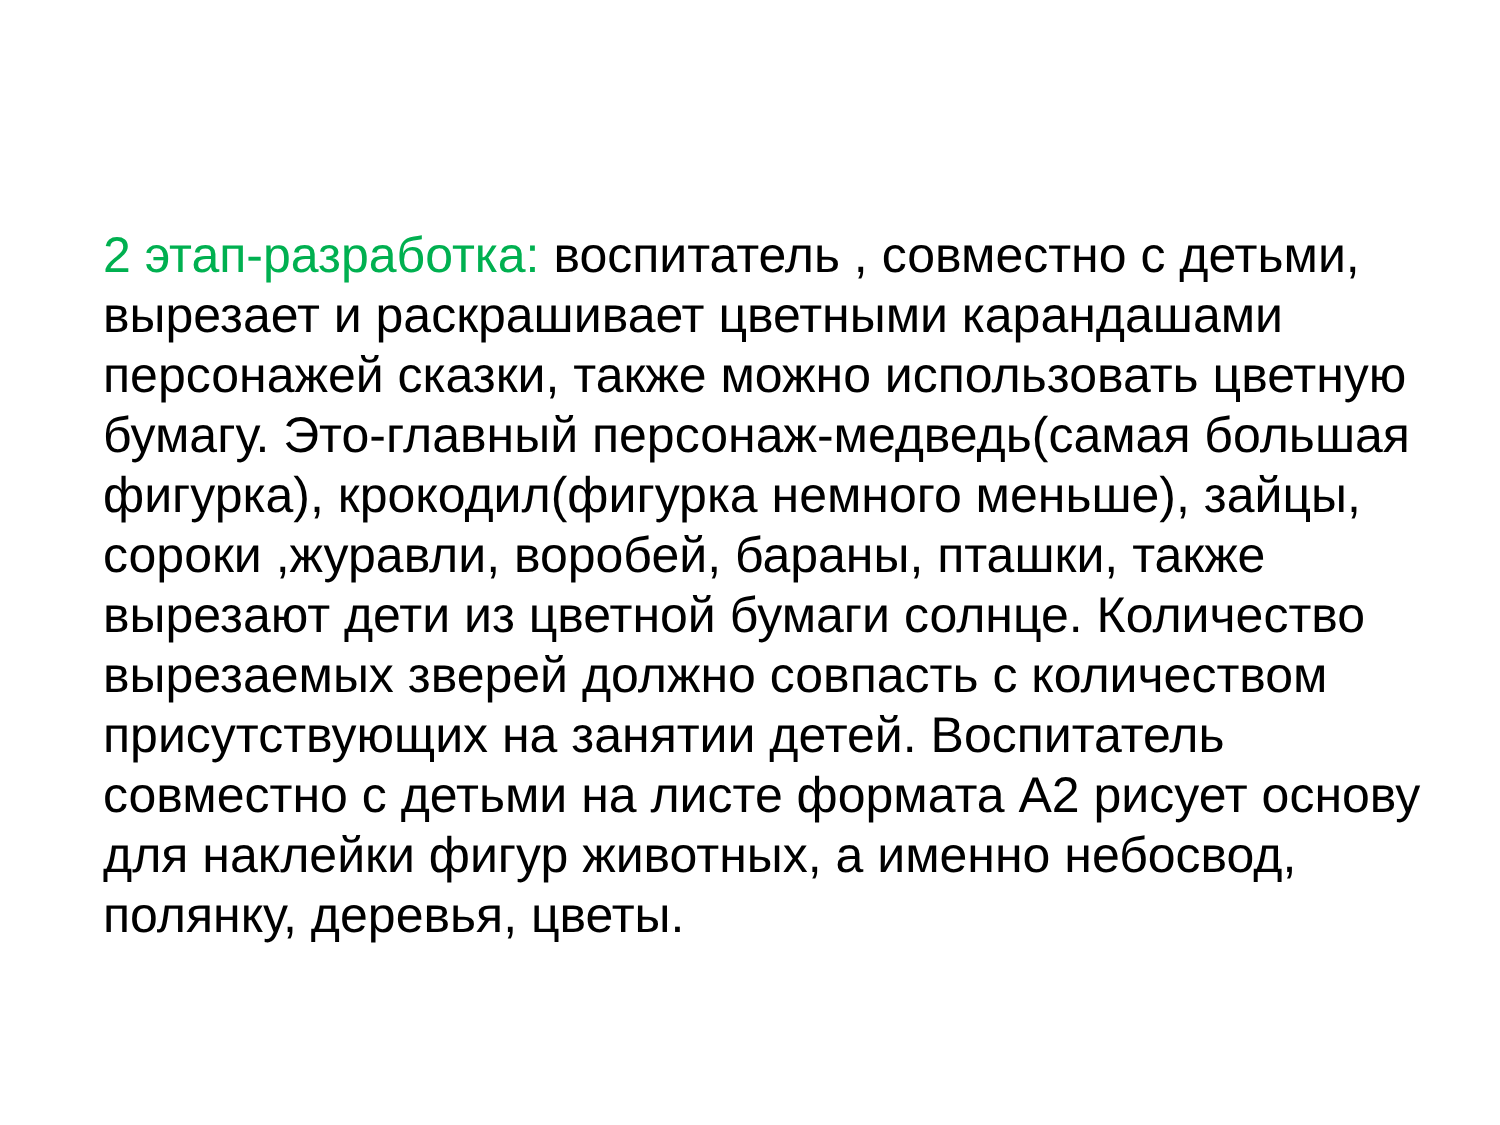2 этап-разработка: воспитатель , совместно с детьми, вырезает и раскрашивает цветными карандашами персонажей сказки, также можно использовать цветную бумагу. Это-главный персонаж-медведь(самая большая фигурка), крокодил(фигурка немного меньше), зайцы, сороки ,журавли, воробей, бараны, пташки, также вырезают дети из цветной бумаги солнце. Количество вырезаемых зверей должно совпасть с количеством присутствующих на занятии детей. Воспитатель совместно с детьми на листе формата А2 рисует основу для наклейки фигур животных, а именно небосвод, полянку, деревья, цветы.